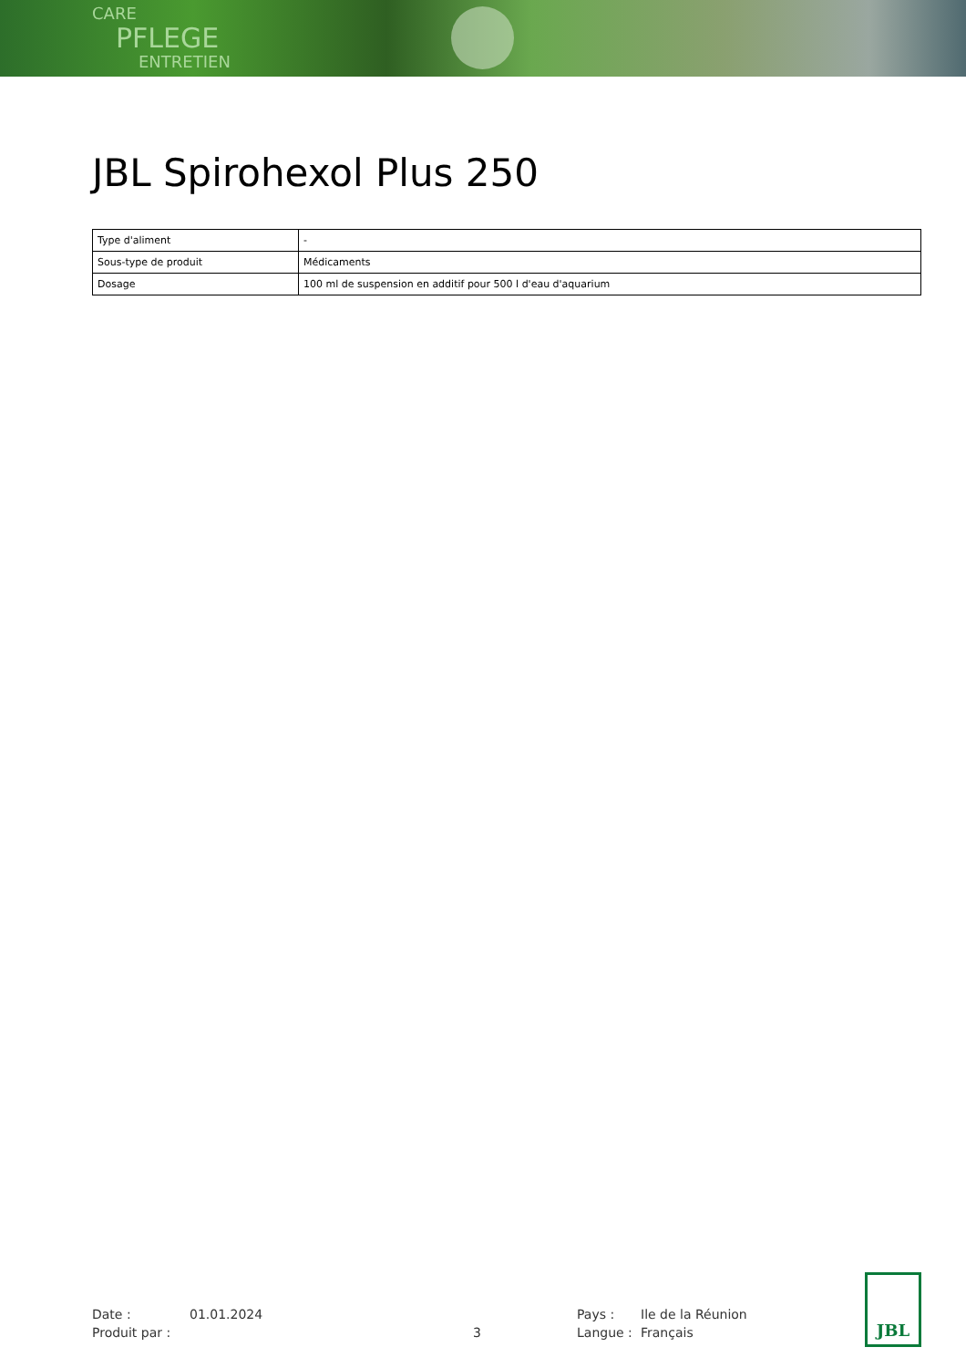CARE
PFLEGE
ENTRETIEN
JBL Spirohexol Plus 250
| Type d'aliment | - |
| Sous-type de produit | Médicaments |
| Dosage | 100 ml de suspension en additif pour 500 l d'eau d'aquarium |
Date :
01.01.2024
Pays :
Ile de la Réunion
Produit par :
3
Langue :
Français
JBL